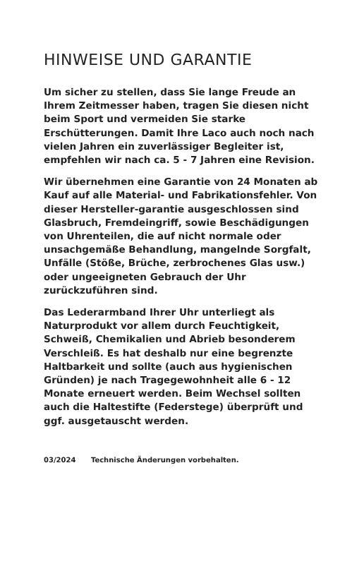HINWEISE UND GARANTIE
Um sicher zu stellen, dass Sie lange Freude an Ihrem Zeitmesser haben, tragen Sie diesen nicht beim Sport und vermeiden Sie starke Erschütterungen. Damit Ihre Laco auch noch nach vielen Jahren ein zuverlässiger Begleiter ist, empfehlen wir nach ca. 5 - 7 Jahren eine Revision.
Wir übernehmen eine Garantie von 24 Monaten ab Kauf auf alle Material- und Fabrikationsfehler. Von dieser Hersteller-garantie ausgeschlossen sind Glasbruch, Fremdeingriff, sowie Beschädigungen von Uhrenteilen, die auf nicht normale oder unsachgemäße Behandlung, mangelnde Sorgfalt, Unfälle (Stöße, Brüche, zerbrochenes Glas usw.) oder ungeeigneten Gebrauch der Uhr zurückzuführen sind.
Das Lederarmband Ihrer Uhr unterliegt als Naturprodukt vor allem durch Feuchtigkeit, Schweiß, Chemikalien und Abrieb besonderem Verschleiß. Es hat deshalb nur eine begrenzte Haltbarkeit und sollte (auch aus hygienischen Gründen) je nach Tragegewohnheit alle 6 - 12 Monate erneuert werden. Beim Wechsel sollten auch die Haltestifte (Federstege) überprüft und ggf. ausgetauscht werden.
03/2024 Technische Änderungen vorbehalten.